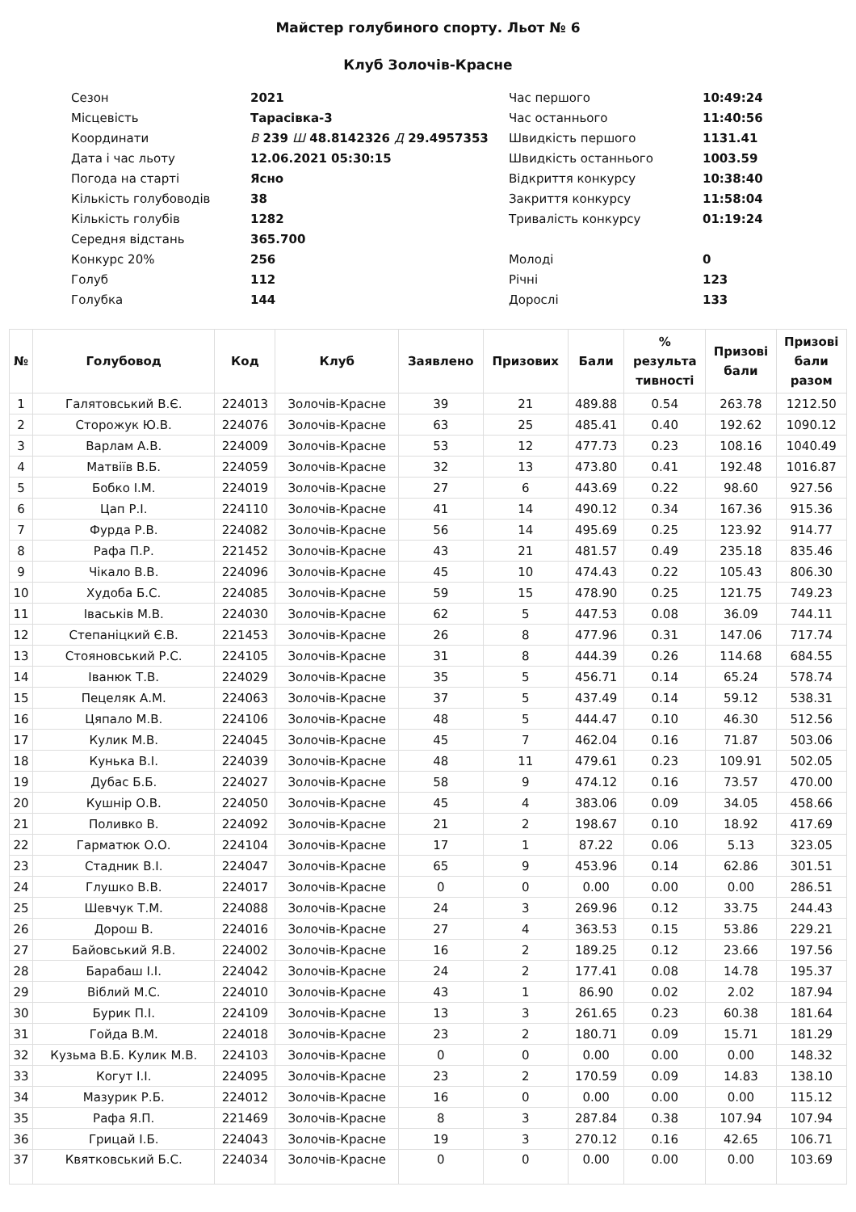Майстер голубиного спорту. Льот № 6
Клуб Золочів-Красне
| Сезон | 2021 | Час першого | 10:49:24 |
| Місцевість | Тарасівка-3 | Час останнього | 11:40:56 |
| Координати | В 239 Ш 48.8142326 Д 29.4957353 | Швидкість першого | 1131.41 |
| Дата і час льоту | 12.06.2021 05:30:15 | Швидкість останнього | 1003.59 |
| Погода на старті | Ясно | Відкриття конкурсу | 10:38:40 |
| Кількість голубоводів | 38 | Закриття конкурсу | 11:58:04 |
| Кількість голубів | 1282 | Тривалість конкурсу | 01:19:24 |
| Середня відстань | 365.700 | | |
| Конкурс 20% | 256 | Молоді | 0 |
| Голуб | 112 | Річні | 123 |
| Голубка | 144 | Дорослі | 133 |
| № | Голубовод | Код | Клуб | Заявлено | Призових | Бали | % результа тивності | Призові бали | Призові бали разом |
| --- | --- | --- | --- | --- | --- | --- | --- | --- | --- |
| 1 | Галятовський В.Є. | 224013 | Золочів-Красне | 39 | 21 | 489.88 | 0.54 | 263.78 | 1212.50 |
| 2 | Сторожук Ю.В. | 224076 | Золочів-Красне | 63 | 25 | 485.41 | 0.40 | 192.62 | 1090.12 |
| 3 | Варлам А.В. | 224009 | Золочів-Красне | 53 | 12 | 477.73 | 0.23 | 108.16 | 1040.49 |
| 4 | Матвіїв В.Б. | 224059 | Золочів-Красне | 32 | 13 | 473.80 | 0.41 | 192.48 | 1016.87 |
| 5 | Бобко І.М. | 224019 | Золочів-Красне | 27 | 6 | 443.69 | 0.22 | 98.60 | 927.56 |
| 6 | Цап Р.І. | 224110 | Золочів-Красне | 41 | 14 | 490.12 | 0.34 | 167.36 | 915.36 |
| 7 | Фурда Р.В. | 224082 | Золочів-Красне | 56 | 14 | 495.69 | 0.25 | 123.92 | 914.77 |
| 8 | Рафа П.Р. | 221452 | Золочів-Красне | 43 | 21 | 481.57 | 0.49 | 235.18 | 835.46 |
| 9 | Чікало В.В. | 224096 | Золочів-Красне | 45 | 10 | 474.43 | 0.22 | 105.43 | 806.30 |
| 10 | Худоба Б.С. | 224085 | Золочів-Красне | 59 | 15 | 478.90 | 0.25 | 121.75 | 749.23 |
| 11 | Іваськів М.В. | 224030 | Золочів-Красне | 62 | 5 | 447.53 | 0.08 | 36.09 | 744.11 |
| 12 | Степаніцкий Є.В. | 221453 | Золочів-Красне | 26 | 8 | 477.96 | 0.31 | 147.06 | 717.74 |
| 13 | Стояновський Р.С. | 224105 | Золочів-Красне | 31 | 8 | 444.39 | 0.26 | 114.68 | 684.55 |
| 14 | Іванюк Т.В. | 224029 | Золочів-Красне | 35 | 5 | 456.71 | 0.14 | 65.24 | 578.74 |
| 15 | Пецеляк А.М. | 224063 | Золочів-Красне | 37 | 5 | 437.49 | 0.14 | 59.12 | 538.31 |
| 16 | Цяпало М.В. | 224106 | Золочів-Красне | 48 | 5 | 444.47 | 0.10 | 46.30 | 512.56 |
| 17 | Кулик М.В. | 224045 | Золочів-Красне | 45 | 7 | 462.04 | 0.16 | 71.87 | 503.06 |
| 18 | Кунька В.І. | 224039 | Золочів-Красне | 48 | 11 | 479.61 | 0.23 | 109.91 | 502.05 |
| 19 | Дубас Б.Б. | 224027 | Золочів-Красне | 58 | 9 | 474.12 | 0.16 | 73.57 | 470.00 |
| 20 | Кушнір О.В. | 224050 | Золочів-Красне | 45 | 4 | 383.06 | 0.09 | 34.05 | 458.66 |
| 21 | Поливко В. | 224092 | Золочів-Красне | 21 | 2 | 198.67 | 0.10 | 18.92 | 417.69 |
| 22 | Гарматюк О.О. | 224104 | Золочів-Красне | 17 | 1 | 87.22 | 0.06 | 5.13 | 323.05 |
| 23 | Стадник В.І. | 224047 | Золочів-Красне | 65 | 9 | 453.96 | 0.14 | 62.86 | 301.51 |
| 24 | Глушко В.В. | 224017 | Золочів-Красне | 0 | 0 | 0.00 | 0.00 | 0.00 | 286.51 |
| 25 | Шевчук Т.М. | 224088 | Золочів-Красне | 24 | 3 | 269.96 | 0.12 | 33.75 | 244.43 |
| 26 | Дорош В. | 224016 | Золочів-Красне | 27 | 4 | 363.53 | 0.15 | 53.86 | 229.21 |
| 27 | Байовський Я.В. | 224002 | Золочів-Красне | 16 | 2 | 189.25 | 0.12 | 23.66 | 197.56 |
| 28 | Барабаш І.І. | 224042 | Золочів-Красне | 24 | 2 | 177.41 | 0.08 | 14.78 | 195.37 |
| 29 | Віблий М.С. | 224010 | Золочів-Красне | 43 | 1 | 86.90 | 0.02 | 2.02 | 187.94 |
| 30 | Бурик П.І. | 224109 | Золочів-Красне | 13 | 3 | 261.65 | 0.23 | 60.38 | 181.64 |
| 31 | Гойда В.М. | 224018 | Золочів-Красне | 23 | 2 | 180.71 | 0.09 | 15.71 | 181.29 |
| 32 | Кузьма В.Б. Кулик М.В. | 224103 | Золочів-Красне | 0 | 0 | 0.00 | 0.00 | 0.00 | 148.32 |
| 33 | Когут І.І. | 224095 | Золочів-Красне | 23 | 2 | 170.59 | 0.09 | 14.83 | 138.10 |
| 34 | Мазурик Р.Б. | 224012 | Золочів-Красне | 16 | 0 | 0.00 | 0.00 | 0.00 | 115.12 |
| 35 | Рафа Я.П. | 221469 | Золочів-Красне | 8 | 3 | 287.84 | 0.38 | 107.94 | 107.94 |
| 36 | Грицай І.Б. | 224043 | Золочів-Красне | 19 | 3 | 270.12 | 0.16 | 42.65 | 106.71 |
| 37 | Квятковський Б.С. | 224034 | Золочів-Красне | 0 | 0 | 0.00 | 0.00 | 0.00 | 103.69 |